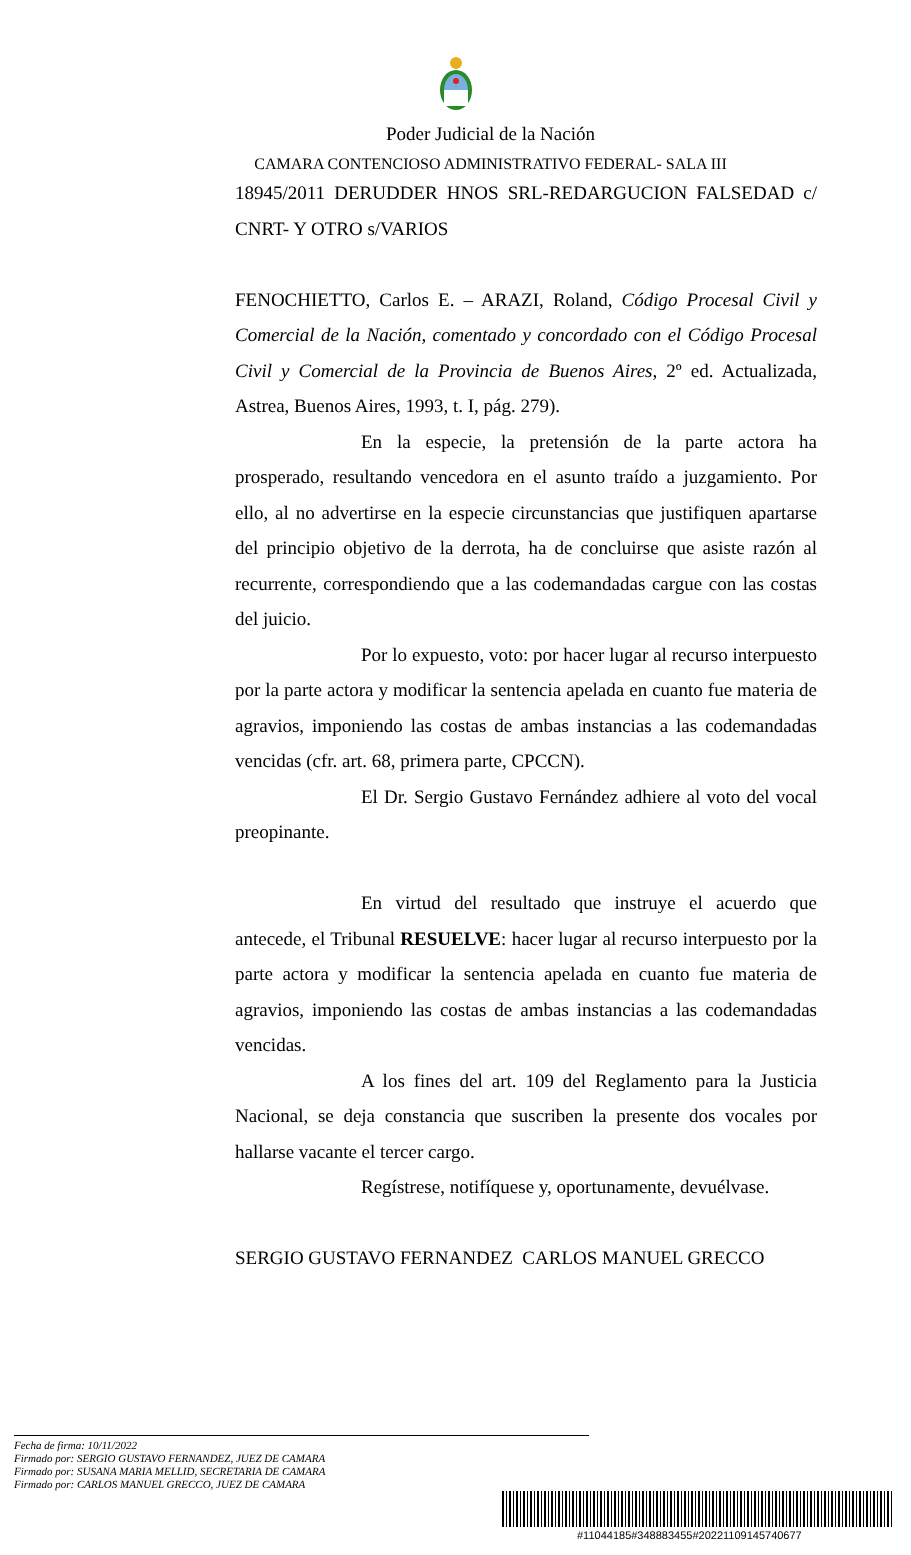Poder Judicial de la Nación
CAMARA CONTENCIOSO ADMINISTRATIVO FEDERAL- SALA III
18945/2011 DERUDDER HNOS SRL-REDARGUCION FALSEDAD c/ CNRT- Y OTRO s/VARIOS
FENOCHIETTO, Carlos E. – ARAZI, Roland, Código Procesal Civil y Comercial de la Nación, comentado y concordado con el Código Procesal Civil y Comercial de la Provincia de Buenos Aires, 2º ed. Actualizada, Astrea, Buenos Aires, 1993, t. I, pág. 279).
En la especie, la pretensión de la parte actora ha prosperado, resultando vencedora en el asunto traído a juzgamiento. Por ello, al no advertirse en la especie circunstancias que justifiquen apartarse del principio objetivo de la derrota, ha de concluirse que asiste razón al recurrente, correspondiendo que a las codemandadas cargue con las costas del juicio.
Por lo expuesto, voto: por hacer lugar al recurso interpuesto por la parte actora y modificar la sentencia apelada en cuanto fue materia de agravios, imponiendo las costas de ambas instancias a las codemandadas vencidas (cfr. art. 68, primera parte, CPCCN).
El Dr. Sergio Gustavo Fernández adhiere al voto del vocal preopinante.
En virtud del resultado que instruye el acuerdo que antecede, el Tribunal RESUELVE: hacer lugar al recurso interpuesto por la parte actora y modificar la sentencia apelada en cuanto fue materia de agravios, imponiendo las costas de ambas instancias a las codemandadas vencidas.
A los fines del art. 109 del Reglamento para la Justicia Nacional, se deja constancia que suscriben la presente dos vocales por hallarse vacante el tercer cargo.
Regístrese, notifíquese y, oportunamente, devuélvase.
SERGIO GUSTAVO FERNANDEZ CARLOS MANUEL GRECCO
Fecha de firma: 10/11/2022
Firmado por: SERGIO GUSTAVO FERNANDEZ, JUEZ DE CAMARA
Firmado por: SUSANA MARIA MELLID, SECRETARIA DE CAMARA
Firmado por: CARLOS MANUEL GRECCO, JUEZ DE CAMARA
#11044185#348883455#20221109145740677